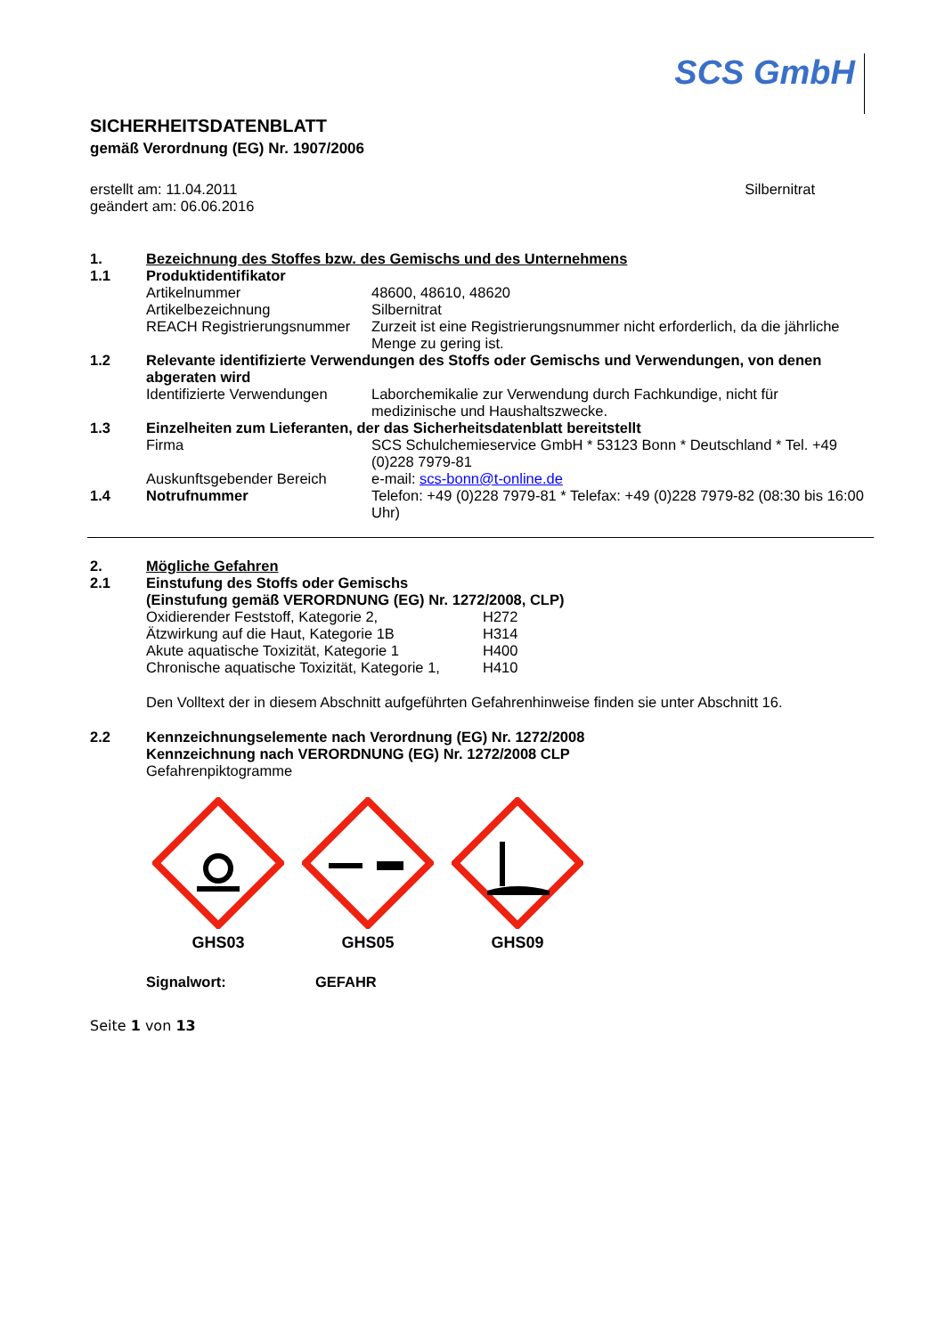SCS GmbH
SICHERHEITSDATENBLATT
gemäß Verordnung (EG) Nr. 1907/2006
erstellt am: 11.04.2011
geändert am: 06.06.2016
Silbernitrat
1. Bezeichnung des Stoffes bzw. des Gemischs und des Unternehmens
1.1 Produktidentifikator
Artikelnummer 48600, 48610, 48620
Artikelbezeichnung Silbernitrat
REACH Registrierungsnummer Zurzeit ist eine Registrierungsnummer nicht erforderlich, da die jährliche Menge zu gering ist.
1.2 Relevante identifizierte Verwendungen des Stoffs oder Gemischs und Verwendungen, von denen abgeraten wird
Identifizierte Verwendungen Laborchemikalie zur Verwendung durch Fachkundige, nicht für medizinische und Haushaltszwecke.
1.3 Einzelheiten zum Lieferanten, der das Sicherheitsdatenblatt bereitstellt
Firma SCS Schulchemieservice GmbH * 53123 Bonn * Deutschland * Tel. +49 (0)228 7979-81
Auskunftsgebender Bereich e-mail: scs-bonn@t-online.de
1.4 Notrufnummer Telefon: +49 (0)228 7979-81 * Telefax: +49 (0)228 7979-82 (08:30 bis 16:00 Uhr)
2. Mögliche Gefahren
2.1 Einstufung des Stoffs oder Gemischs
(Einstufung gemäß VERORDNUNG (EG) Nr. 1272/2008, CLP)
Oxidierender Feststoff, Kategorie 2, H272
Ätzwirkung auf die Haut, Kategorie 1B H314
Akute aquatische Toxizität, Kategorie 1 H400
Chronische aquatische Toxizität, Kategorie 1, H410
Den Volltext der in diesem Abschnitt aufgeführten Gefahrenhinweise finden sie unter Abschnitt 16.
2.2 Kennzeichnungselemente nach Verordnung (EG) Nr. 1272/2008
Kennzeichnung nach VERORDNUNG (EG) Nr. 1272/2008 CLP
Gefahrenpiktogramme
GHS03
GHS05
GHS09
Signalwort: GEFAHR
Seite 1 von 13